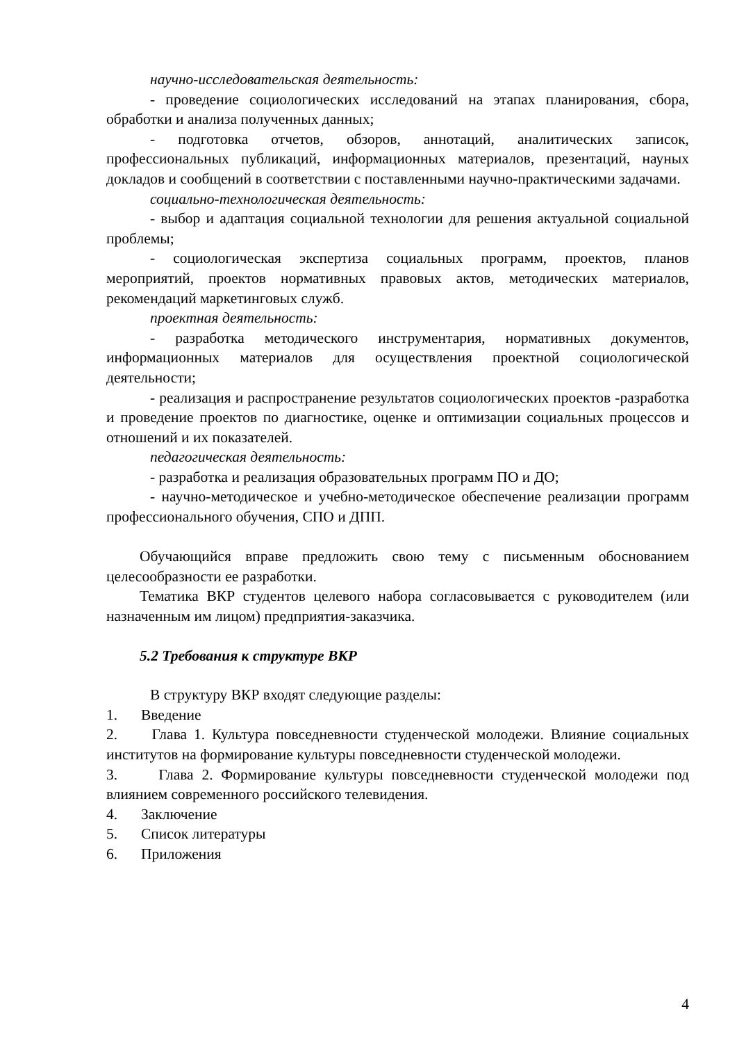научно-исследовательская деятельность:
- проведение социологических исследований на этапах планирования, сбора, обработки и анализа полученных данных;
- подготовка отчетов, обзоров, аннотаций, аналитических записок, профессиональных публикаций, информационных материалов, презентаций, науных докладов и сообщений в соответствии с поставленными научно-практическими задачами.
социально-технологическая деятельность:
- выбор и адаптация социальной технологии для решения актуальной социальной проблемы;
- социологическая экспертиза социальных программ, проектов, планов мероприятий, проектов нормативных правовых актов, методических материалов, рекомендаций маркетинговых служб.
проектная деятельность:
- разработка методического инструментария, нормативных документов, информационных материалов для осуществления проектной социологической деятельности;
- реализация и распространение результатов социологических проектов -разработка и проведение проектов по диагностике, оценке и оптимизации социальных процессов и отношений и их показателей.
педагогическая деятельность:
- разработка и реализация образовательных программ ПО и ДО;
- научно-методическое и учебно-методическое обеспечение реализации программ профессионального обучения, СПО и ДПП.
Обучающийся вправе предложить свою тему с письменным обоснованием целесообразности ее разработки.
Тематика ВКР студентов целевого набора согласовывается с руководителем (или назначенным им лицом) предприятия-заказчика.
5.2 Требования к структуре ВКР
В структуру ВКР входят следующие разделы:
1. Введение
2. Глава 1. Культура повседневности студенческой молодежи. Влияние социальных институтов на формирование культуры повседневности студенческой молодежи.
3. Глава 2. Формирование культуры повседневности студенческой молодежи под влиянием современного российского телевидения.
4. Заключение
5. Список литературы
6. Приложения
4